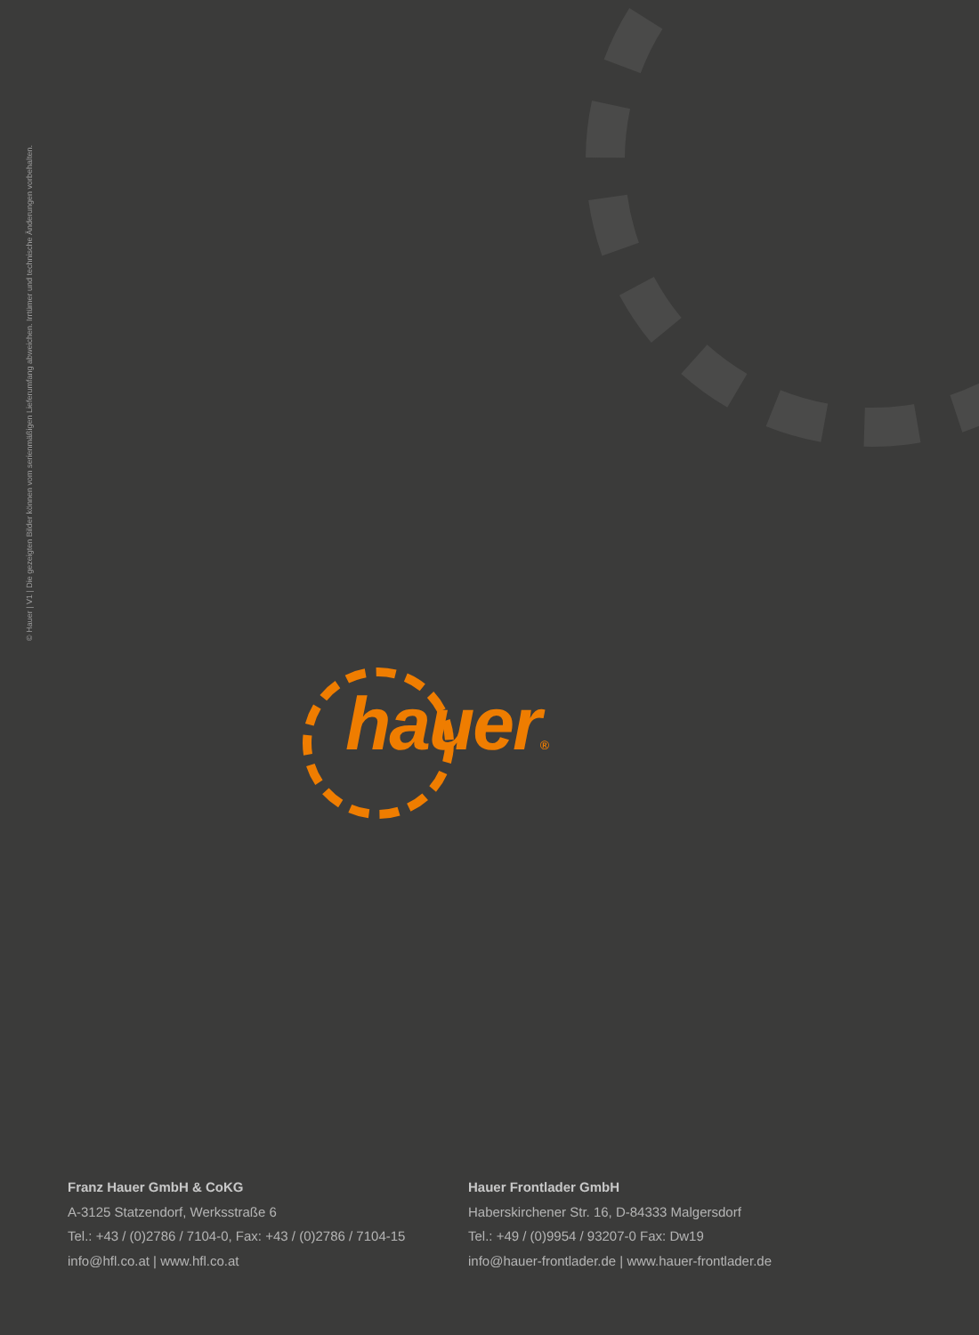© Hauer | V1 | Die gezeigten Bilder können vom serienmäßigen Lieferumfang abweichen. Irrtümer und technische Änderungen vorbehalten.
hauer®
Franz Hauer GmbH & CoKG
A-3125 Statzendorf, Werksstraße 6
Tel.: +43 / (0)2786 / 7104-0, Fax: +43 / (0)2786 / 7104-15
info@hfl.co.at | www.hfl.co.at
Hauer Frontlader GmbH
Haberskirchener Str. 16, D-84333 Malgersdorf
Tel.: +49 / (0)9954 / 93207-0 Fax: Dw19
info@hauer-frontlader.de | www.hauer-frontlader.de